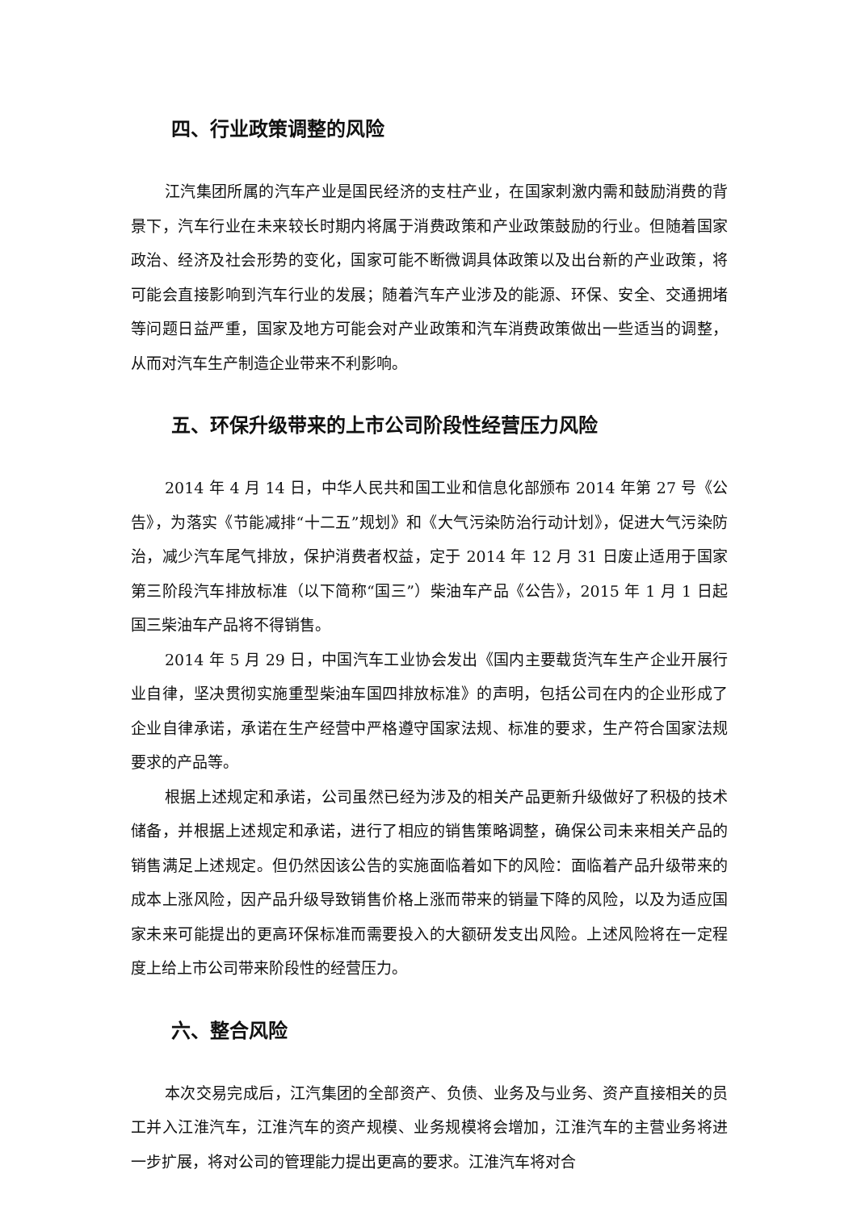四、行业政策调整的风险
江汽集团所属的汽车产业是国民经济的支柱产业，在国家刺激内需和鼓励消费的背景下，汽车行业在未来较长时期内将属于消费政策和产业政策鼓励的行业。但随着国家政治、经济及社会形势的变化，国家可能不断微调具体政策以及出台新的产业政策，将可能会直接影响到汽车行业的发展；随着汽车产业涉及的能源、环保、安全、交通拥堵等问题日益严重，国家及地方可能会对产业政策和汽车消费政策做出一些适当的调整，从而对汽车生产制造企业带来不利影响。
五、环保升级带来的上市公司阶段性经营压力风险
2014 年 4 月 14 日，中华人民共和国工业和信息化部颁布 2014 年第 27 号《公告》，为落实《节能减排“十二五”规划》和《大气污染防治行动计划》，促进大气污染防治，减少汽车尾气排放，保护消费者权益，定于 2014 年 12 月 31 日废止适用于国家第三阶段汽车排放标准（以下简称“国三”）柴油车产品《公告》，2015 年 1 月 1 日起国三柴油车产品将不得销售。
2014 年 5 月 29 日，中国汽车工业协会发出《国内主要载货汽车生产企业开展行业自律，坚决贯彻实施重型柴油车国四排放标准》的声明，包括公司在内的企业形成了企业自律承诺，承诺在生产经营中严格遵守国家法规、标准的要求，生产符合国家法规要求的产品等。
根据上述规定和承诺，公司虽然已经为涉及的相关产品更新升级做好了积极的技术储备，并根据上述规定和承诺，进行了相应的销售策略调整，确保公司未来相关产品的销售满足上述规定。但仍然因该公告的实施面临着如下的风险：面临着产品升级带来的成本上涨风险，因产品升级导致销售价格上涨而带来的销量下降的风险，以及为适应国家未来可能提出的更高环保标准而需要投入的大额研发支出风险。上述风险将在一定程度上给上市公司带来阶段性的经营压力。
六、整合风险
本次交易完成后，江汽集团的全部资产、负债、业务及与业务、资产直接相关的员工并入江淮汽车，江淮汽车的资产规模、业务规模将会增加，江淮汽车的主营业务将进一步扩展，将对公司的管理能力提出更高的要求。江淮汽车将对合